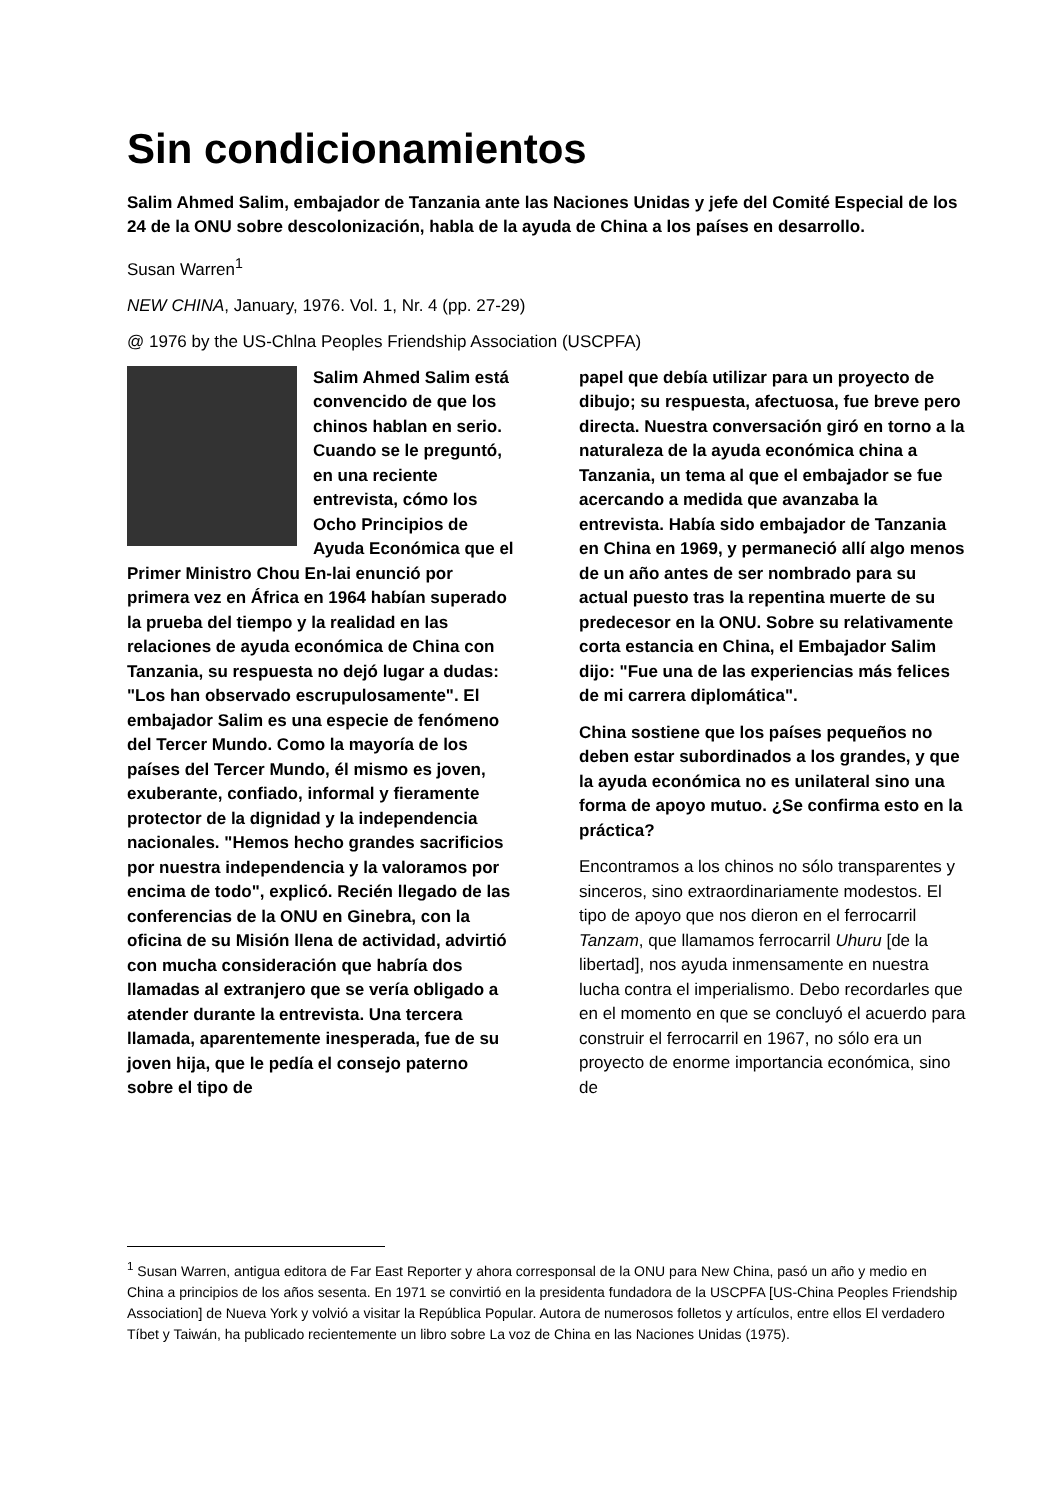Sin condicionamientos
Salim Ahmed Salim, embajador de Tanzania ante las Naciones Unidas y jefe del Comité Especial de los 24 de la ONU sobre descolonización, habla de la ayuda de China a los países en desarrollo.
Susan Warren<sup>1</sup>
NEW CHINA, January, 1976. Vol. 1, Nr. 4 (pp. 27-29)
@ 1976 by the US-Chlna Peoples Friendship Association (USCPFA)
Salim Ahmed Salim está convencido de que los chinos hablan en serio. Cuando se le preguntó, en una reciente entrevista, cómo los Ocho Principios de Ayuda Económica que el Primer Ministro Chou En-lai enunció por primera vez en África en 1964 habían superado la prueba del tiempo y la realidad en las relaciones de ayuda económica de China con Tanzania, su respuesta no dejó lugar a dudas: "Los han observado escrupulosamente". El embajador Salim es una especie de fenómeno del Tercer Mundo. Como la mayoría de los países del Tercer Mundo, él mismo es joven, exuberante, confiado, informal y fieramente protector de la dignidad y la independencia nacionales. "Hemos hecho grandes sacrificios por nuestra independencia y la valoramos por encima de todo", explicó. Recién llegado de las conferencias de la ONU en Ginebra, con la oficina de su Misión llena de actividad, advirtió con mucha consideración que habría dos llamadas al extranjero que se vería obligado a atender durante la entrevista. Una tercera llamada, aparentemente inesperada, fue de su joven hija, que le pedía el consejo paterno sobre el tipo de
papel que debía utilizar para un proyecto de dibujo; su respuesta, afectuosa, fue breve pero directa. Nuestra conversación giró en torno a la naturaleza de la ayuda económica china a Tanzania, un tema al que el embajador se fue acercando a medida que avanzaba la entrevista. Había sido embajador de Tanzania en China en 1969, y permaneció allí algo menos de un año antes de ser nombrado para su actual puesto tras la repentina muerte de su predecesor en la ONU. Sobre su relativamente corta estancia en China, el Embajador Salim dijo: "Fue una de las experiencias más felices de mi carrera diplomática".
China sostiene que los países pequeños no deben estar subordinados a los grandes, y que la ayuda económica no es unilateral sino una forma de apoyo mutuo. ¿Se confirma esto en la práctica?
Encontramos a los chinos no sólo transparentes y sinceros, sino extraordinariamente modestos. El tipo de apoyo que nos dieron en el ferrocarril Tanzam, que llamamos ferrocarril Uhuru [de la libertad], nos ayuda inmensamente en nuestra lucha contra el imperialismo. Debo recordarles que en el momento en que se concluyó el acuerdo para construir el ferrocarril en 1967, no sólo era un proyecto de enorme importancia económica, sino de
<sup>1</sup> Susan Warren, antigua editora de Far East Reporter y ahora corresponsal de la ONU para New China, pasó un año y medio en China a principios de los años sesenta. En 1971 se convirtió en la presidenta fundadora de la USCPFA [US-China Peoples Friendship Association] de Nueva York y volvió a visitar la República Popular. Autora de numerosos folletos y artículos, entre ellos El verdadero Tíbet y Taiwán, ha publicado recientemente un libro sobre La voz de China en las Naciones Unidas (1975).